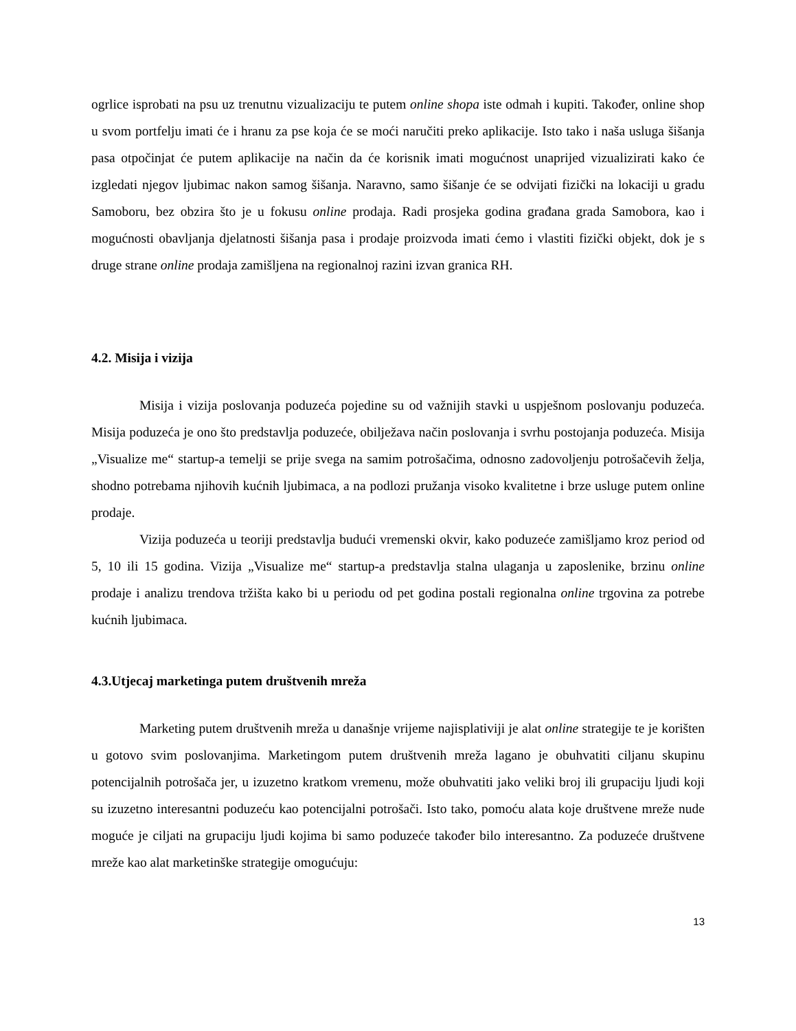ogrlice isprobati na psu uz trenutnu vizualizaciju te putem online shopa iste odmah i kupiti. Također, online shop u svom portfelju imati će i hranu za pse koja će se moći naručiti preko aplikacije. Isto tako i naša usluga šišanja pasa otpočinjat će putem aplikacije na način da će korisnik imati mogućnost unaprijed vizualizirati kako će izgledati njegov ljubimac nakon samog šišanja. Naravno, samo šišanje će se odvijati fizički na lokaciji u gradu Samoboru, bez obzira što je u fokusu online prodaja. Radi prosjeka godina građana grada Samobora, kao i mogućnosti obavljanja djelatnosti šišanja pasa i prodaje proizvoda imati ćemo i vlastiti fizički objekt, dok je s druge strane online prodaja zamišljena na regionalnoj razini izvan granica RH.
4.2. Misija i vizija
Misija i vizija poslovanja poduzeća pojedine su od važnijih stavki u uspješnom poslovanju poduzeća. Misija poduzeća je ono što predstavlja poduzeće, obilježava način poslovanja i svrhu postojanja poduzeća. Misija „Visualize me“ startup-a temelji se prije svega na samim potrošačima, odnosno zadovoljenju potrošačevih želja, shodno potrebama njihovih kućnih ljubimaca, a na podlozi pružanja visoko kvalitetne i brze usluge putem online prodaje.
Vizija poduzeća u teoriji predstavlja budući vremenski okvir, kako poduzeće zamišljamo kroz period od 5, 10 ili 15 godina. Vizija „Visualize me“ startup-a predstavlja stalna ulaganja u zaposlenike, brzinu online prodaje i analizu trendova tržišta kako bi u periodu od pet godina postali regionalna online trgovina za potrebe kućnih ljubimaca.
4.3.Utjecaj marketinga putem društvenih mreža
Marketing putem društvenih mreža u današnje vrijeme najisplativiji je alat online strategije te je korišten u gotovo svim poslovanjima. Marketingom putem društvenih mreža lagano je obuhvatiti ciljanu skupinu potencijalnih potrošača jer, u izuzetno kratkom vremenu, može obuhvatiti jako veliki broj ili grupaciju ljudi koji su izuzetno interesantni poduzeću kao potencijalni potrošači. Isto tako, pomoću alata koje društvene mreže nude moguće je ciljati na grupaciju ljudi kojima bi samo poduzeće također bilo interesantno. Za poduzeće društvene mreže kao alat marketinške strategije omogućuju:
13